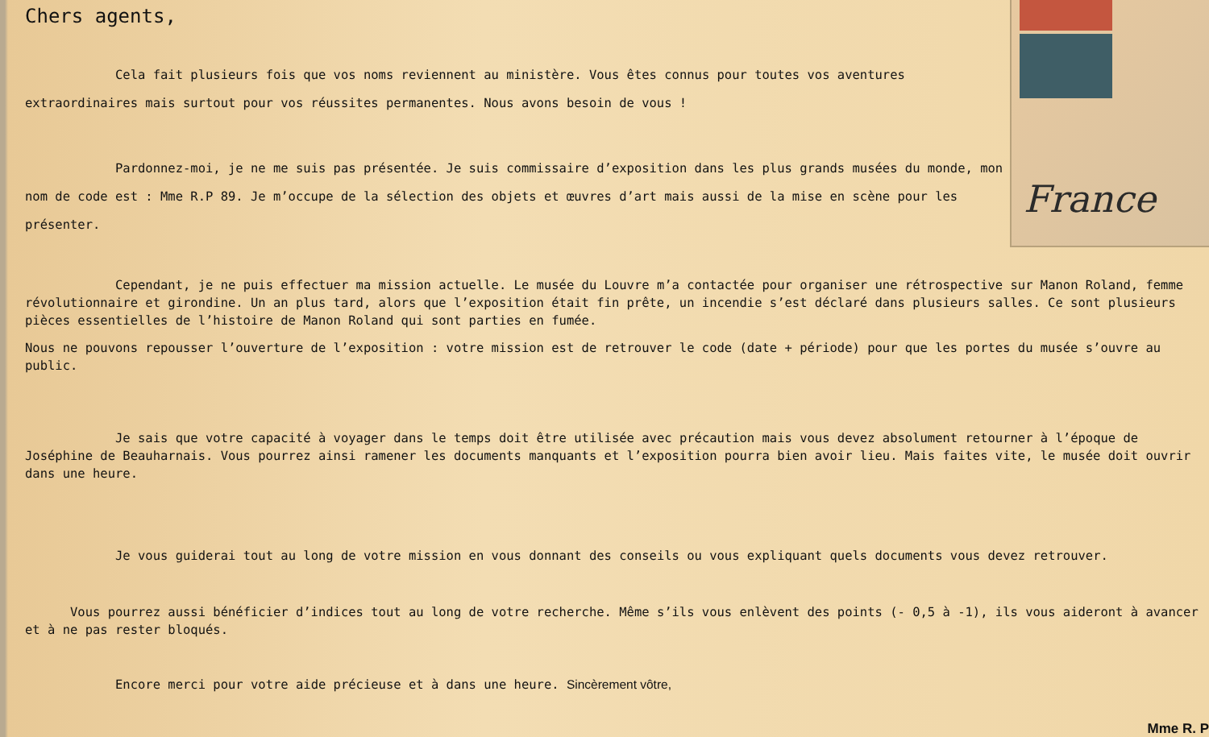France
Chers agents,
Cela fait plusieurs fois que vos noms reviennent au ministère. Vous êtes connus pour toutes vos aventures extraordinaires mais surtout pour vos réussites permanentes. Nous avons besoin de vous !
Pardonnez-moi, je ne me suis pas présentée. Je suis commissaire d’exposition dans les plus grands musées du monde, mon nom de code est : Mme R.P 89. Je m’occupe de la sélection des objets et œuvres d’art mais aussi de la mise en scène pour les présenter.
Cependant, je ne puis effectuer ma mission actuelle. Le musée du Louvre m’a contactée pour organiser une rétrospective sur Manon Roland, femme révolutionnaire et girondine. Un an plus tard, alors que l’exposition était fin prête, un incendie s’est déclaré dans plusieurs salles. Ce sont plusieurs pièces essentielles de l’histoire de Manon Roland qui sont parties en fumée.
Nous ne pouvons repousser l’ouverture de l’exposition : votre mission est de retrouver le code (date + période) pour que les portes du musée s’ouvre au public.
Je sais que votre capacité à voyager dans le temps doit être utilisée avec précaution mais vous devez absolument retourner à l’époque de Joséphine de Beauharnais. Vous pourrez ainsi ramener les documents manquants et l’exposition pourra bien avoir lieu. Mais faites vite, le musée doit ouvrir dans une heure.
Je vous guiderai tout au long de votre mission en vous donnant des conseils ou vous expliquant quels documents vous devez retrouver.
Vous pourrez aussi bénéficier d’indices tout au long de votre recherche. Même s’ils vous enlèvent des points (- 0,5 à -1), ils vous aideront à avancer et à ne pas rester bloqués.
Encore merci pour votre aide précieuse et à dans une heure. Sincèrement vôtre,
Mme R. P